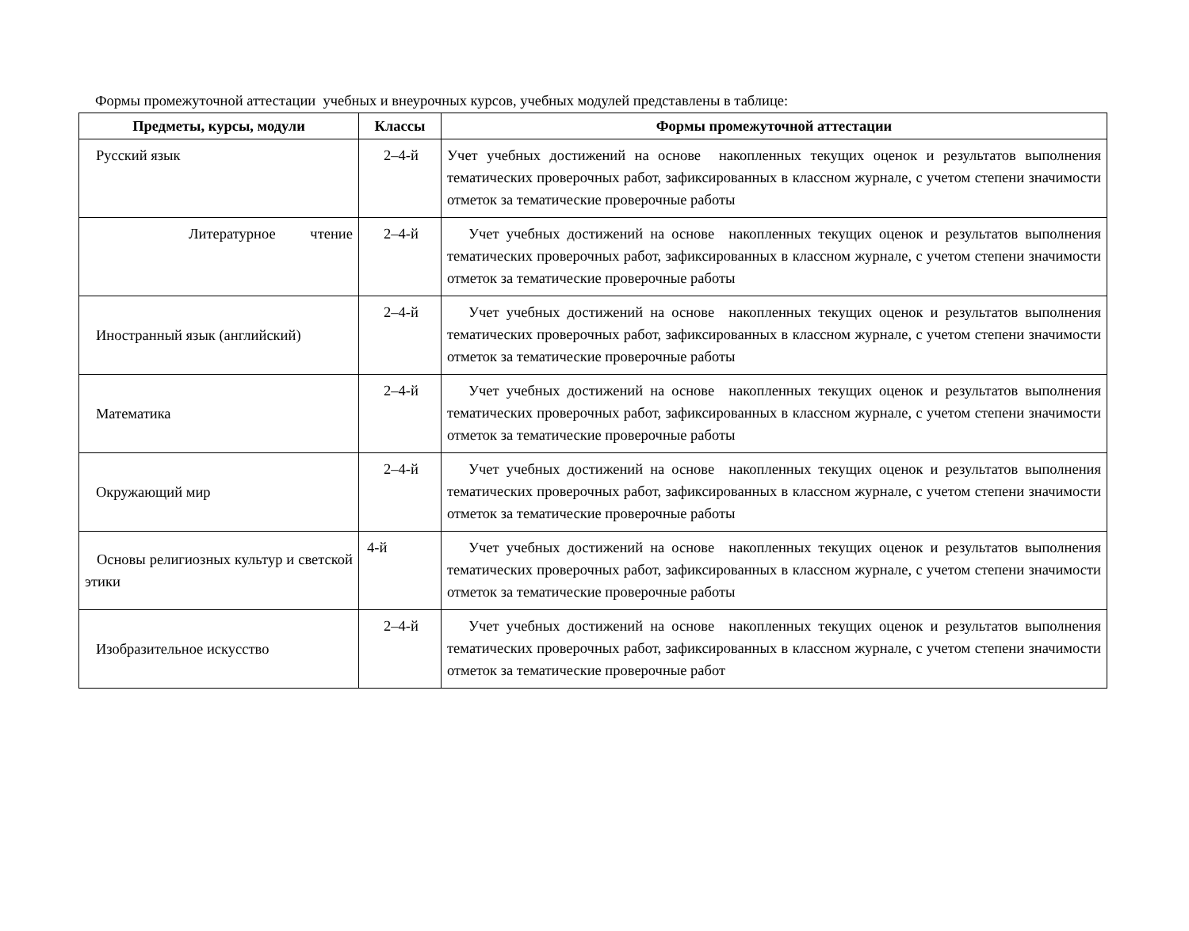Формы промежуточной аттестации учебных и внеурочных курсов, учебных модулей представлены в таблице:
| Предметы, курсы, модули | Классы | Формы промежуточной аттестации |
| --- | --- | --- |
| Русский язык | 2–4-й | Учет учебных достижений на основе накопленных текущих оценок и результатов выполнения тематических проверочных работ, зафиксированных в классном журнале, с учетом степени значимости отметок за тематические проверочные работы |
| Литературное чтение | 2–4-й | Учет учебных достижений на основе накопленных текущих оценок и результатов выполнения тематических проверочных работ, зафиксированных в классном журнале, с учетом степени значимости отметок за тематические проверочные работы |
| Иностранный язык (английский) | 2–4-й | Учет учебных достижений на основе накопленных текущих оценок и результатов выполнения тематических проверочных работ, зафиксированных в классном журнале, с учетом степени значимости отметок за тематические проверочные работы |
| Математика | 2–4-й | Учет учебных достижений на основе накопленных текущих оценок и результатов выполнения тематических проверочных работ, зафиксированных в классном журнале, с учетом степени значимости отметок за тематические проверочные работы |
| Окружающий мир | 2–4-й | Учет учебных достижений на основе накопленных текущих оценок и результатов выполнения тематических проверочных работ, зафиксированных в классном журнале, с учетом степени значимости отметок за тематические проверочные работы |
| Основы религиозных культур и светской этики | 4-й | Учет учебных достижений на основе накопленных текущих оценок и результатов выполнения тематических проверочных работ, зафиксированных в классном журнале, с учетом степени значимости отметок за тематические проверочные работы |
| Изобразительное искусство | 2–4-й | Учет учебных достижений на основе накопленных текущих оценок и результатов выполнения тематических проверочных работ, зафиксированных в классном журнале, с учетом степени значимости отметок за тематические проверочные работ |